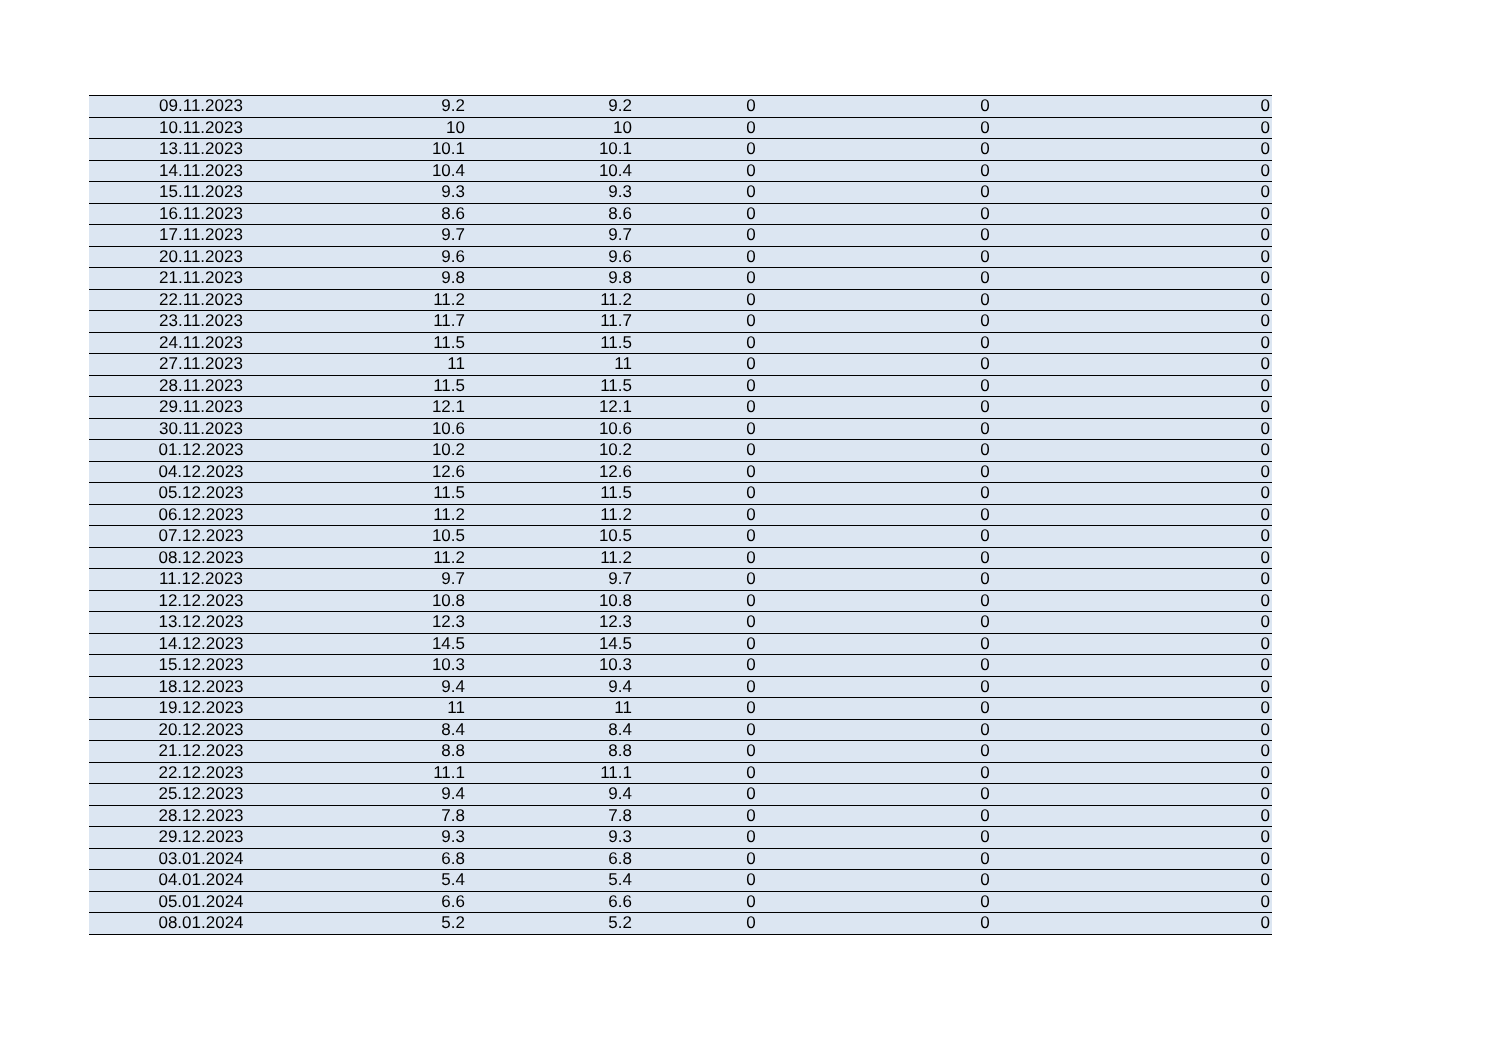| 09.11.2023 | 9.2 | 9.2 | 0 | 0 | 0 |
| 10.11.2023 | 10 | 10 | 0 | 0 | 0 |
| 13.11.2023 | 10.1 | 10.1 | 0 | 0 | 0 |
| 14.11.2023 | 10.4 | 10.4 | 0 | 0 | 0 |
| 15.11.2023 | 9.3 | 9.3 | 0 | 0 | 0 |
| 16.11.2023 | 8.6 | 8.6 | 0 | 0 | 0 |
| 17.11.2023 | 9.7 | 9.7 | 0 | 0 | 0 |
| 20.11.2023 | 9.6 | 9.6 | 0 | 0 | 0 |
| 21.11.2023 | 9.8 | 9.8 | 0 | 0 | 0 |
| 22.11.2023 | 11.2 | 11.2 | 0 | 0 | 0 |
| 23.11.2023 | 11.7 | 11.7 | 0 | 0 | 0 |
| 24.11.2023 | 11.5 | 11.5 | 0 | 0 | 0 |
| 27.11.2023 | 11 | 11 | 0 | 0 | 0 |
| 28.11.2023 | 11.5 | 11.5 | 0 | 0 | 0 |
| 29.11.2023 | 12.1 | 12.1 | 0 | 0 | 0 |
| 30.11.2023 | 10.6 | 10.6 | 0 | 0 | 0 |
| 01.12.2023 | 10.2 | 10.2 | 0 | 0 | 0 |
| 04.12.2023 | 12.6 | 12.6 | 0 | 0 | 0 |
| 05.12.2023 | 11.5 | 11.5 | 0 | 0 | 0 |
| 06.12.2023 | 11.2 | 11.2 | 0 | 0 | 0 |
| 07.12.2023 | 10.5 | 10.5 | 0 | 0 | 0 |
| 08.12.2023 | 11.2 | 11.2 | 0 | 0 | 0 |
| 11.12.2023 | 9.7 | 9.7 | 0 | 0 | 0 |
| 12.12.2023 | 10.8 | 10.8 | 0 | 0 | 0 |
| 13.12.2023 | 12.3 | 12.3 | 0 | 0 | 0 |
| 14.12.2023 | 14.5 | 14.5 | 0 | 0 | 0 |
| 15.12.2023 | 10.3 | 10.3 | 0 | 0 | 0 |
| 18.12.2023 | 9.4 | 9.4 | 0 | 0 | 0 |
| 19.12.2023 | 11 | 11 | 0 | 0 | 0 |
| 20.12.2023 | 8.4 | 8.4 | 0 | 0 | 0 |
| 21.12.2023 | 8.8 | 8.8 | 0 | 0 | 0 |
| 22.12.2023 | 11.1 | 11.1 | 0 | 0 | 0 |
| 25.12.2023 | 9.4 | 9.4 | 0 | 0 | 0 |
| 28.12.2023 | 7.8 | 7.8 | 0 | 0 | 0 |
| 29.12.2023 | 9.3 | 9.3 | 0 | 0 | 0 |
| 03.01.2024 | 6.8 | 6.8 | 0 | 0 | 0 |
| 04.01.2024 | 5.4 | 5.4 | 0 | 0 | 0 |
| 05.01.2024 | 6.6 | 6.6 | 0 | 0 | 0 |
| 08.01.2024 | 5.2 | 5.2 | 0 | 0 | 0 |